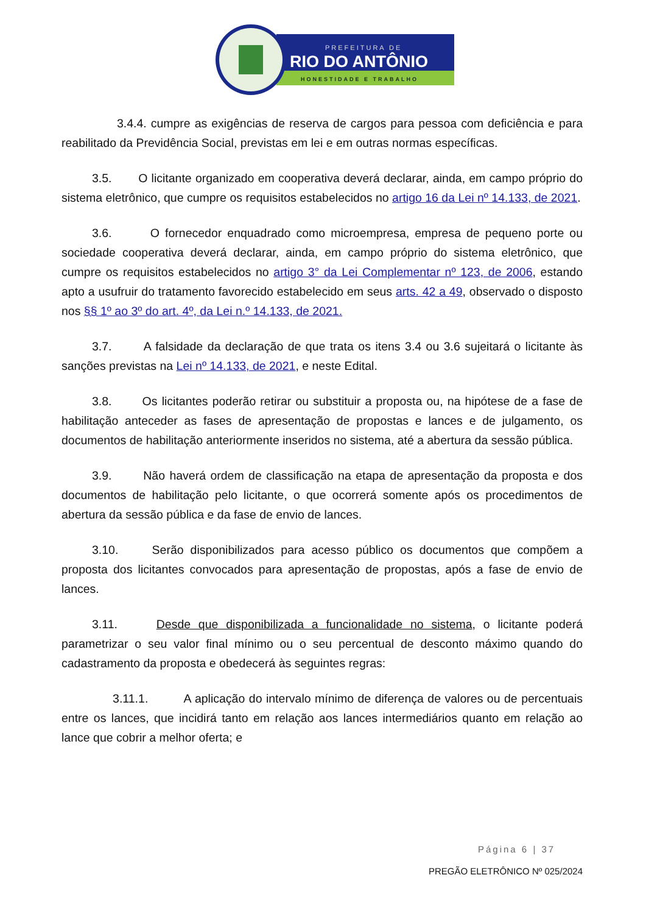PREFEITURA DE
RIO DO ANTÔNIO
HONESTIDADE E TRABALHO
3.4.4. cumpre as exigências de reserva de cargos para pessoa com deficiência e para reabilitado da Previdência Social, previstas em lei e em outras normas específicas.
3.5. O licitante organizado em cooperativa deverá declarar, ainda, em campo próprio do sistema eletrônico, que cumpre os requisitos estabelecidos no artigo 16 da Lei nº 14.133, de 2021.
3.6. O fornecedor enquadrado como microempresa, empresa de pequeno porte ou sociedade cooperativa deverá declarar, ainda, em campo próprio do sistema eletrônico, que cumpre os requisitos estabelecidos no artigo 3° da Lei Complementar nº 123, de 2006, estando apto a usufruir do tratamento favorecido estabelecido em seus arts. 42 a 49, observado o disposto nos §§ 1º ao 3º do art. 4º, da Lei n.º 14.133, de 2021.
3.7. A falsidade da declaração de que trata os itens 3.4 ou 3.6 sujeitará o licitante às sanções previstas na Lei nº 14.133, de 2021, e neste Edital.
3.8. Os licitantes poderão retirar ou substituir a proposta ou, na hipótese de a fase de habilitação anteceder as fases de apresentação de propostas e lances e de julgamento, os documentos de habilitação anteriormente inseridos no sistema, até a abertura da sessão pública.
3.9. Não haverá ordem de classificação na etapa de apresentação da proposta e dos documentos de habilitação pelo licitante, o que ocorrerá somente após os procedimentos de abertura da sessão pública e da fase de envio de lances.
3.10. Serão disponibilizados para acesso público os documentos que compõem a proposta dos licitantes convocados para apresentação de propostas, após a fase de envio de lances.
3.11. Desde que disponibilizada a funcionalidade no sistema, o licitante poderá parametrizar o seu valor final mínimo ou o seu percentual de desconto máximo quando do cadastramento da proposta e obedecerá às seguintes regras:
3.11.1. A aplicação do intervalo mínimo de diferença de valores ou de percentuais entre os lances, que incidirá tanto em relação aos lances intermediários quanto em relação ao lance que cobrir a melhor oferta; e
Página 6 | 37
PREGÃO ELETRÔNICO Nº 025/2024